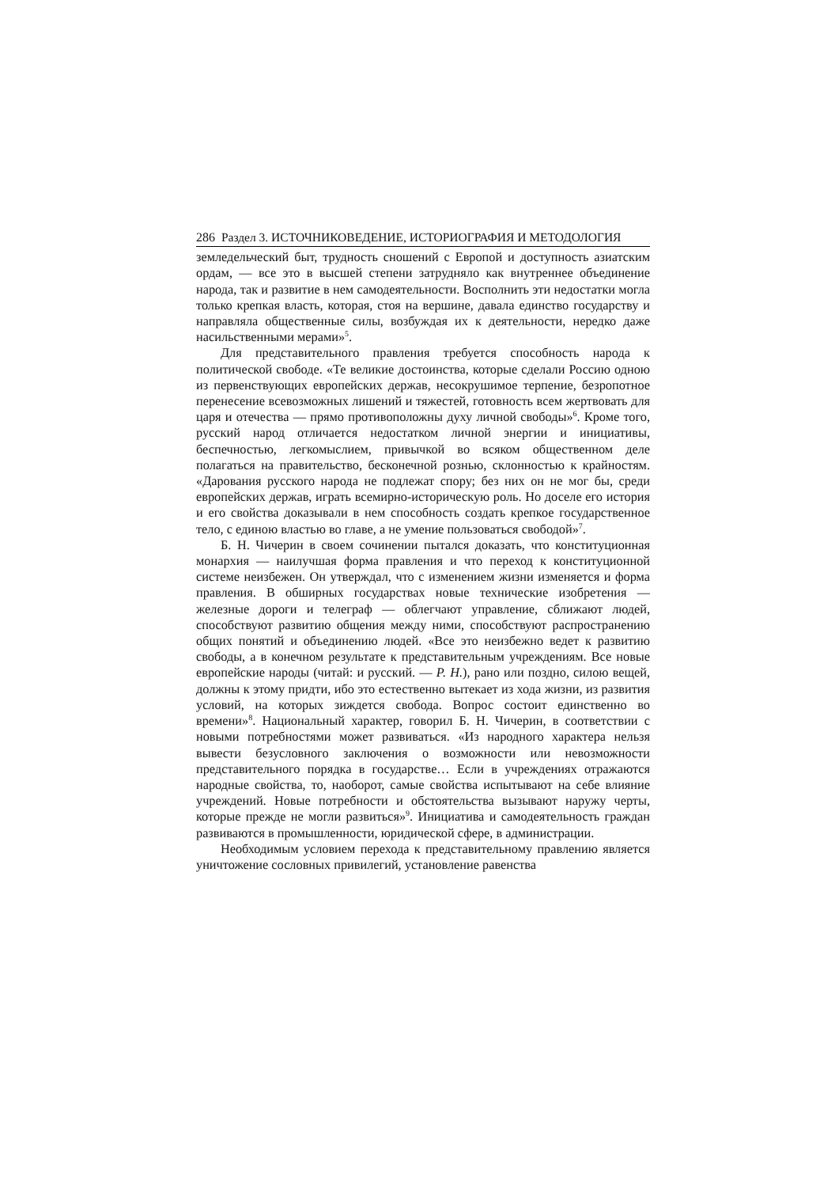286 Раздел 3. ИСТОЧНИКОВЕДЕНИЕ, ИСТОРИОГРАФИЯ И МЕТОДОЛОГИЯ
земледельческий быт, трудность сношений с Европой и доступность азиатским ордам, — все это в высшей степени затрудняло как внутреннее объединение народа, так и развитие в нем самодеятельности. Восполнить эти недостатки могла только крепкая власть, которая, стоя на вершине, давала единство государству и направляла общественные силы, возбуждая их к деятельности, нередко даже насильственными мерами»<sup>5</sup>.
Для представительного правления требуется способность народа к политической свободе. «Те великие достоинства, которые сделали Россию одною из первенствующих европейских держав, несокрушимое терпение, безропотное перенесение всевозможных лишений и тяжестей, готовность всем жертвовать для царя и отечества — прямо противоположны духу личной свободы»<sup>6</sup>. Кроме того, русский народ отличается недостатком личной энергии и инициативы, беспечностью, легкомыслием, привычкой во всяком общественном деле полагаться на правительство, бесконечной рознью, склонностью к крайностям. «Дарования русского народа не подлежат спору; без них он не мог бы, среди европейских держав, играть всемирно-историческую роль. Но доселе его история и его свойства доказывали в нем способность создать крепкое государственное тело, с единою властью во главе, а не умение пользоваться свободой»<sup>7</sup>.
Б. Н. Чичерин в своем сочинении пытался доказать, что конституционная монархия — наилучшая форма правления и что переход к конституционной системе неизбежен. Он утверждал, что с изменением жизни изменяется и форма правления. В обширных государствах новые технические изобретения — железные дороги и телеграф — облегчают управление, сближают людей, способствуют развитию общения между ними, способствуют распространению общих понятий и объединению людей. «Все это неизбежно ведет к развитию свободы, а в конечном результате к представительным учреждениям. Все новые европейские народы (читай: и русский. — Р. Н.), рано или поздно, силою вещей, должны к этому придти, ибо это естественно вытекает из хода жизни, из развития условий, на которых зиждется свобода. Вопрос состоит единственно во времени»<sup>8</sup>. Национальный характер, говорил Б. Н. Чичерин, в соответствии с новыми потребностями может развиваться. «Из народного характера нельзя вывести безусловного заключения о возможности или невозможности представительного порядка в государстве… Если в учреждениях отражаются народные свойства, то, наоборот, самые свойства испытывают на себе влияние учреждений. Новые потребности и обстоятельства вызывают наружу черты, которые прежде не могли развиться»<sup>9</sup>. Инициатива и самодеятельность граждан развиваются в промышленности, юридической сфере, в администрации.
Необходимым условием перехода к представительному правлению является уничтожение сословных привилегий, установление равенства